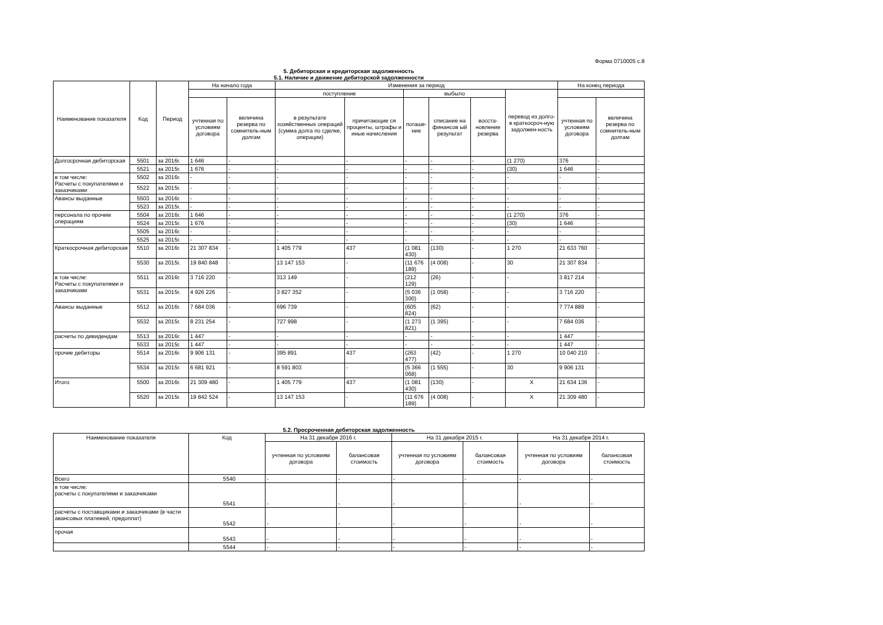Форма 0710005 с.8
5. Дебиторская и кредиторская задолженность
5.1. Наличие и движение дебиторской задолженности
| Наименование показателя | Код | Период | На начало года | | Изменения за период | | | | | | На конец периода | |
| --- | --- | --- | --- | --- | --- | --- | --- | --- | --- | --- | --- | --- |
| | | | | | поступление | | выбыло | | | перевод из долго-в краткосроч-ную задолжен-ность | | |
| | | | учтенная по условиям договора | величина резерва по сомнитель-ным долгам | в результате хозяйственных операций (сумма долга по сделке, операции) | причитающие ся проценты, штрафы и иные начисления | погаше-ние | списание на финансов ый результат | восста-новление резерва | | учтенная по условиям договора | величина резерва по сомнитель-ным долгам |
| Долгосрочная дебиторская | 5501 | за 2016г. | 1 646 | - | - | - | - | - | - | (1 270) | 376 | - |
| | 5521 | за 2015г. | 1 676 | - | - | - | - | - | - | (30) | 1 646 | - |
| в том числе: Расчеты с покупателями и заказчиками | 5502 | за 2016г. | - | - | - | - | - | - | - | - | - | - |
| | 5522 | за 2015г. | - | - | - | - | - | - | - | - | - | - |
| Авансы выданные | 5503 | за 2016г. | - | - | - | - | - | - | - | - | - | - |
| | 5523 | за 2015г. | - | - | - | - | - | - | - | - | - | - |
| персонала по прочим операциям | 5504 | за 2016г. | 1 646 | - | - | - | - | - | - | (1 270) | 376 | - |
| | 5524 | за 2015г. | 1 676 | - | - | - | - | - | - | (30) | 1 646 | - |
| | 5505 | за 2016г. | - | - | - | - | - | - | - | - | - | - |
| | 5525 | за 2015г. | - | - | - | - | - | - | - | - | - | - |
| Краткосрочная дебиторская | 5510 | за 2016г. | 21 307 834 | - | 1 405 779 | 437 | (1 081 430) | (130) | - | 1 270 | 21 633 760 | - |
| | 5530 | за 2015г. | 19 840 848 | - | 13 147 153 | - | (11 676 189) | (4 008) | - | 30 | 21 307 834 | - |
| в том числе: Расчеты с покупателями и заказчиками | 5511 | за 2016г. | 3 716 220 | - | 313 149 | - | (212 129) | (26) | - | - | 3 817 214 | - |
| | 5531 | за 2015г. | 4 926 226 | - | 3 827 352 | - | (5 036 300) | (1 058) | - | - | 3 716 220 | - |
| Авансы выданные | 5512 | за 2016г. | 7 684 036 | - | 696 739 | - | (605 824) | (62) | - | - | 7 774 889 | - |
| | 5532 | за 2015г. | 8 231 254 | - | 727 998 | - | (1 273 821) | (1 395) | - | - | 7 684 036 | - |
| расчеты по дивидендам | 5513 | за 2016г. | 1 447 | - | - | - | - | - | - | - | 1 447 | - |
| | 5533 | за 2015г. | 1 447 | - | - | - | - | - | - | - | 1 447 | - |
| прочие дебиторы | 5514 | за 2016г. | 9 906 131 | - | 395 891 | 437 | (263 477) | (42) | - | 1 270 | 10 040 210 | - |
| | 5534 | за 2015г. | 6 681 921 | - | 8 591 803 | - | (5 366 068) | (1 555) | - | 30 | 9 906 131 | - |
| Итого | 5500 | за 2016г. | 21 309 480 | - | 1 405 779 | 437 | (1 081 430) | (130) | - | X | 21 634 136 | - |
| | 5520 | за 2015г. | 19 842 524 | - | 13 147 153 | - | (11 676 189) | (4 008) | - | X | 21 309 480 | - |
5.2. Просроченная дебиторская задолженность
| Наименование показателя | Код | На 31 декабря 2016 г. | | На 31 декабря 2015 г. | | На 31 декабря 2014 г. | |
| --- | --- | --- | --- | --- | --- | --- | --- |
| | | учтенная по условиям договора | балансовая стоимость | учтенная по условиям договора | балансовая стоимость | учтенная по условиям договора | балансовая стоимость |
| Всего | 5540 | - | - | - | - | - | - |
| в том числе: расчеты с покупателями и заказчиками | 5541 | - | - | - | - | - | - |
| расчеты с поставщиками и заказчиками (в части авансовых платежей, предоплат) | 5542 | - | - | - | - | - | - |
| прочая | 5543 | - | - | - | - | - | - |
| | 5544 | - | - | - | - | - | - |